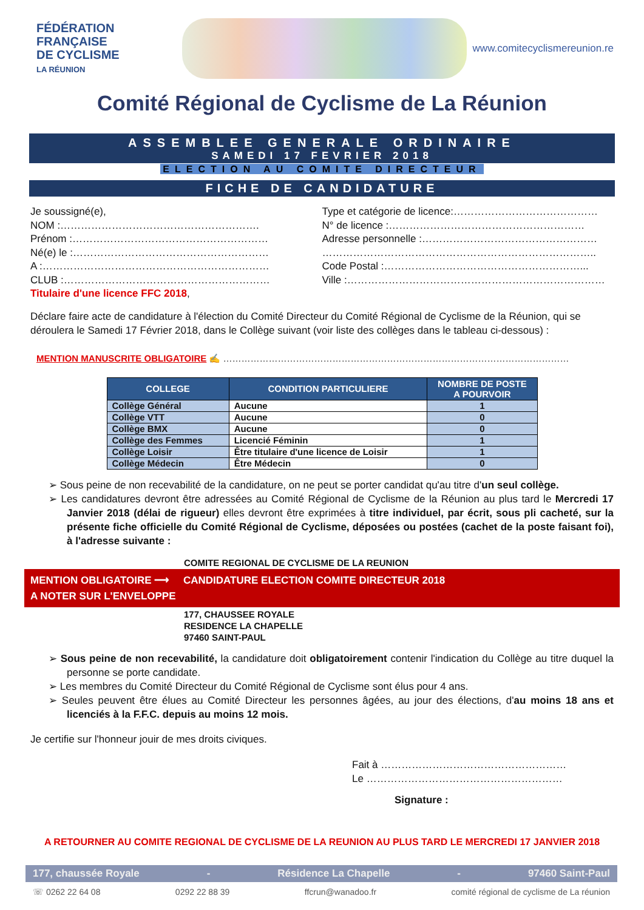FÉDÉRATION
FRANÇAISE
DE CYCLISME
LA RÉUNION
www.comitecyclismereunion.re
Comité Régional de Cyclisme de La Réunion
ASSEMBLEE GENERALE ORDINAIRE
SAMEDI 17 FEVRIER 2018
ELECTION AU COMITE DIRECTEUR
FICHE DE CANDIDATURE
Je soussigné(e),
NOM :………………………………………………….
Prénom :…………………………………………………
Né(e) le :…………………………………………………
A :…………………………………………………………
CLUB :……………………………………………………
Titulaire d'une licence FFC 2018,
Type et catégorie de licence:……………………………………
N° de licence :…………………………………………………
Adresse personnelle :……………………………………………
……………………………………………………………………..
Code Postal :…………………………………………………...
Ville :…………………………………………………………………
Déclare faire acte de candidature à l'élection du Comité Directeur du Comité Régional de Cyclisme de la Réunion, qui se déroulera le Samedi 17 Février 2018, dans le Collège suivant (voir liste des collèges dans le tableau ci-dessous) :
MENTION MANUSCRITE OBLIGATOIRE ✍ ……………………………………………………………………………………………………
| COLLEGE | CONDITION PARTICULIERE | NOMBRE DE POSTE A POURVOIR |
| --- | --- | --- |
| Collège Général | Aucune | 1 |
| Collège VTT | Aucune | 0 |
| Collège BMX | Aucune | 0 |
| Collège des Femmes | Licencié Féminin | 1 |
| Collège Loisir | Être titulaire d'une licence de Loisir | 1 |
| Collège Médecin | Être Médecin | 0 |
➢ Sous peine de non recevabilité de la candidature, on ne peut se porter candidat qu'au titre d'un seul collège.
➢ Les candidatures devront être adressées au Comité Régional de Cyclisme de la Réunion au plus tard le Mercredi 17 Janvier 2018 (délai de rigueur) elles devront être exprimées à titre individuel, par écrit, sous pli cacheté, sur la présente fiche officielle du Comité Régional de Cyclisme, déposées ou postées (cachet de la poste faisant foi), à l'adresse suivante :
COMITE REGIONAL DE CYCLISME DE LA REUNION
MENTION OBLIGATOIRE ⟶ CANDIDATURE ELECTION COMITE DIRECTEUR 2018
A NOTER SUR L'ENVELOPPE
177, CHAUSSEE ROYALE
RESIDENCE LA CHAPELLE
97460 SAINT-PAUL
➢ Sous peine de non recevabilité, la candidature doit obligatoirement contenir l'indication du Collège au titre duquel la personne se porte candidate.
➢ Les membres du Comité Directeur du Comité Régional de Cyclisme sont élus pour 4 ans.
➢ Seules peuvent être élues au Comité Directeur les personnes âgées, au jour des élections, d'au moins 18 ans et licenciés à la F.F.C. depuis au moins 12 mois.
Je certifie sur l'honneur jouir de mes droits civiques.
Fait à ………………………………………………
Le …………………………………………………
Signature :
A RETOURNER AU COMITE REGIONAL DE CYCLISME DE LA REUNION AU PLUS TARD LE MERCREDI 17 JANVIER 2018
177, chaussée Royale - Résidence La Chapelle - 97460 Saint-Paul
☏ 0262 22 64 08 0292 22 88 39 ffcrun@wanadoo.fr comité régional de cyclisme de La réunion